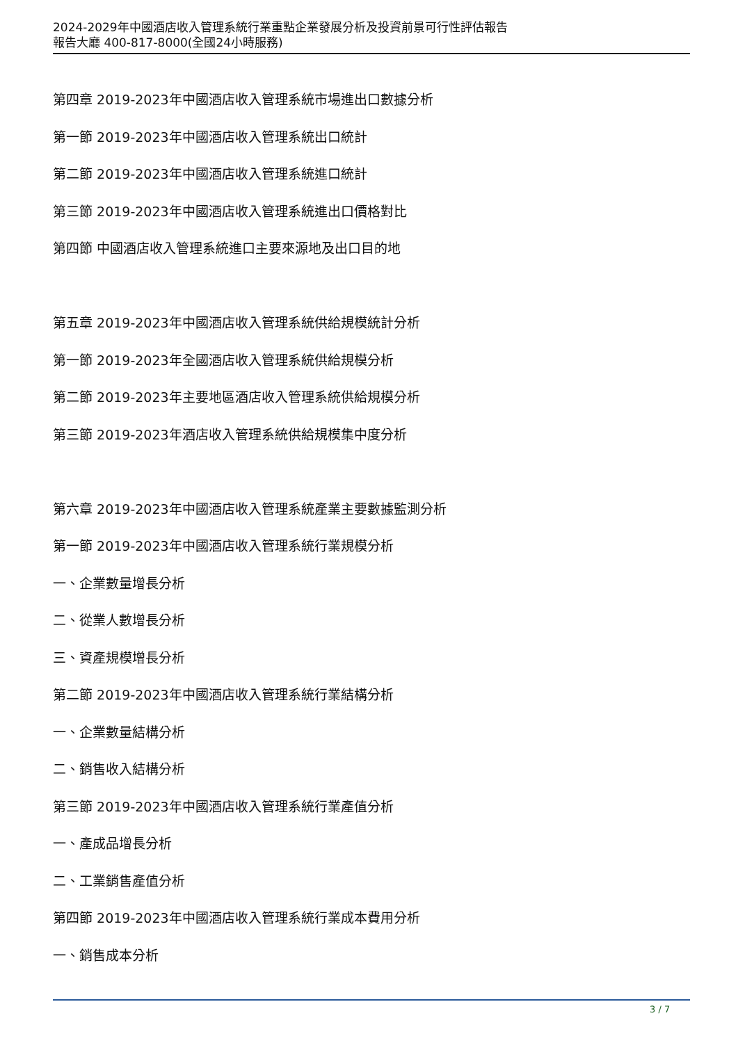2024-2029年中國酒店收入管理系統行業重點企業發展分析及投資前景可行性評估報告
報告大廳 400-817-8000(全國24小時服務)
第四章 2019-2023年中國酒店收入管理系統市場進出口數據分析
第一節 2019-2023年中國酒店收入管理系統出口統計
第二節 2019-2023年中國酒店收入管理系統進口統計
第三節 2019-2023年中國酒店收入管理系統進出口價格對比
第四節 中國酒店收入管理系統進口主要來源地及出口目的地
第五章 2019-2023年中國酒店收入管理系統供給規模統計分析
第一節 2019-2023年全國酒店收入管理系統供給規模分析
第二節 2019-2023年主要地區酒店收入管理系統供給規模分析
第三節 2019-2023年酒店收入管理系統供給規模集中度分析
第六章 2019-2023年中國酒店收入管理系統產業主要數據監測分析
第一節 2019-2023年中國酒店收入管理系統行業規模分析
一、企業數量增長分析
二、從業人數增長分析
三、資產規模增長分析
第二節 2019-2023年中國酒店收入管理系統行業結構分析
一、企業數量結構分析
二、銷售收入結構分析
第三節 2019-2023年中國酒店收入管理系統行業產值分析
一、產成品增長分析
二、工業銷售產值分析
第四節 2019-2023年中國酒店收入管理系統行業成本費用分析
一、銷售成本分析
3 / 7